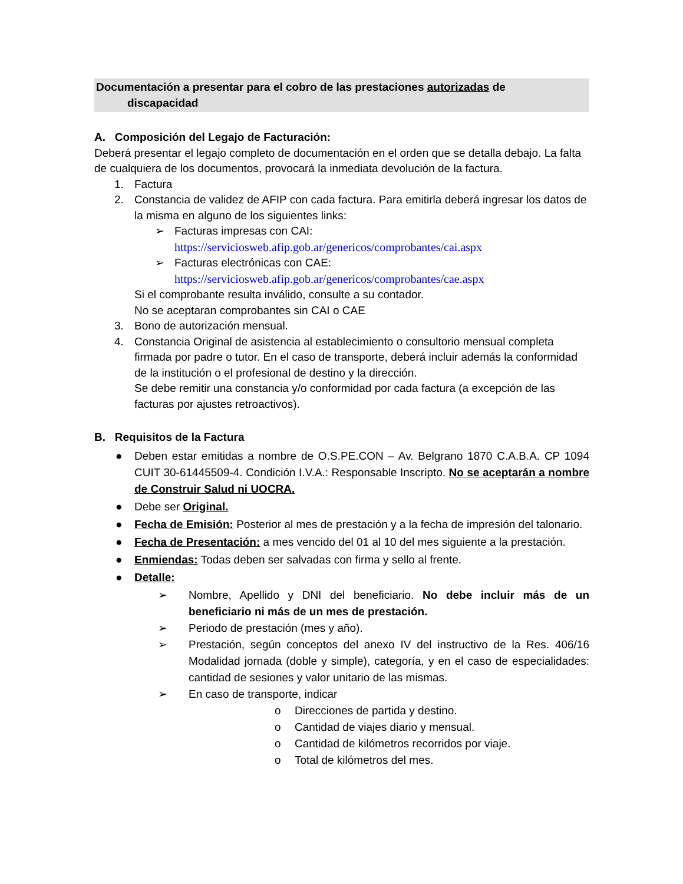Documentación a presentar para el cobro de las prestaciones autorizadas de
discapacidad
A. Composición del Legajo de Facturación:
Deberá presentar el legajo completo de documentación en el orden que se detalla debajo. La falta de cualquiera de los documentos, provocará la inmediata devolución de la factura.
1. Factura
2. Constancia de validez de AFIP con cada factura. Para emitirla deberá ingresar los datos de la misma en alguno de los siguientes links:
➢ Facturas impresas con CAI:
https://serviciosweb.afip.gob.ar/genericos/comprobantes/cai.aspx
➢ Facturas electrónicas con CAE:
https://serviciosweb.afip.gob.ar/genericos/comprobantes/cae.aspx
Si el comprobante resulta inválido, consulte a su contador.
No se aceptaran comprobantes sin CAI o CAE
3. Bono de autorización mensual.
4. Constancia Original de asistencia al establecimiento o consultorio mensual completa firmada por padre o tutor. En el caso de transporte, deberá incluir además la conformidad de la institución o el profesional de destino y la dirección.
Se debe remitir una constancia y/o conformidad por cada factura (a excepción de las facturas por ajustes retroactivos).
B. Requisitos de la Factura
● Deben estar emitidas a nombre de O.S.PE.CON – Av. Belgrano 1870 C.A.B.A. CP 1094 CUIT 30-61445509-4. Condición I.V.A.: Responsable Inscripto. No se aceptarán a nombre de Construir Salud ni UOCRA.
● Debe ser Original.
● Fecha de Emisión: Posterior al mes de prestación y a la fecha de impresión del talonario.
● Fecha de Presentación: a mes vencido del 01 al 10 del mes siguiente a la prestación.
● Enmiendas: Todas deben ser salvadas con firma y sello al frente.
● Detalle:
➢ Nombre, Apellido y DNI del beneficiario. No debe incluir más de un beneficiario ni más de un mes de prestación.
➢ Periodo de prestación (mes y año).
➢ Prestación, según conceptos del anexo IV del instructivo de la Res. 406/16 Modalidad jornada (doble y simple), categoría, y en el caso de especialidades: cantidad de sesiones y valor unitario de las mismas.
➢ En caso de transporte, indicar
o Direcciones de partida y destino.
o Cantidad de viajes diario y mensual.
o Cantidad de kilómetros recorridos por viaje.
o Total de kilómetros del mes.